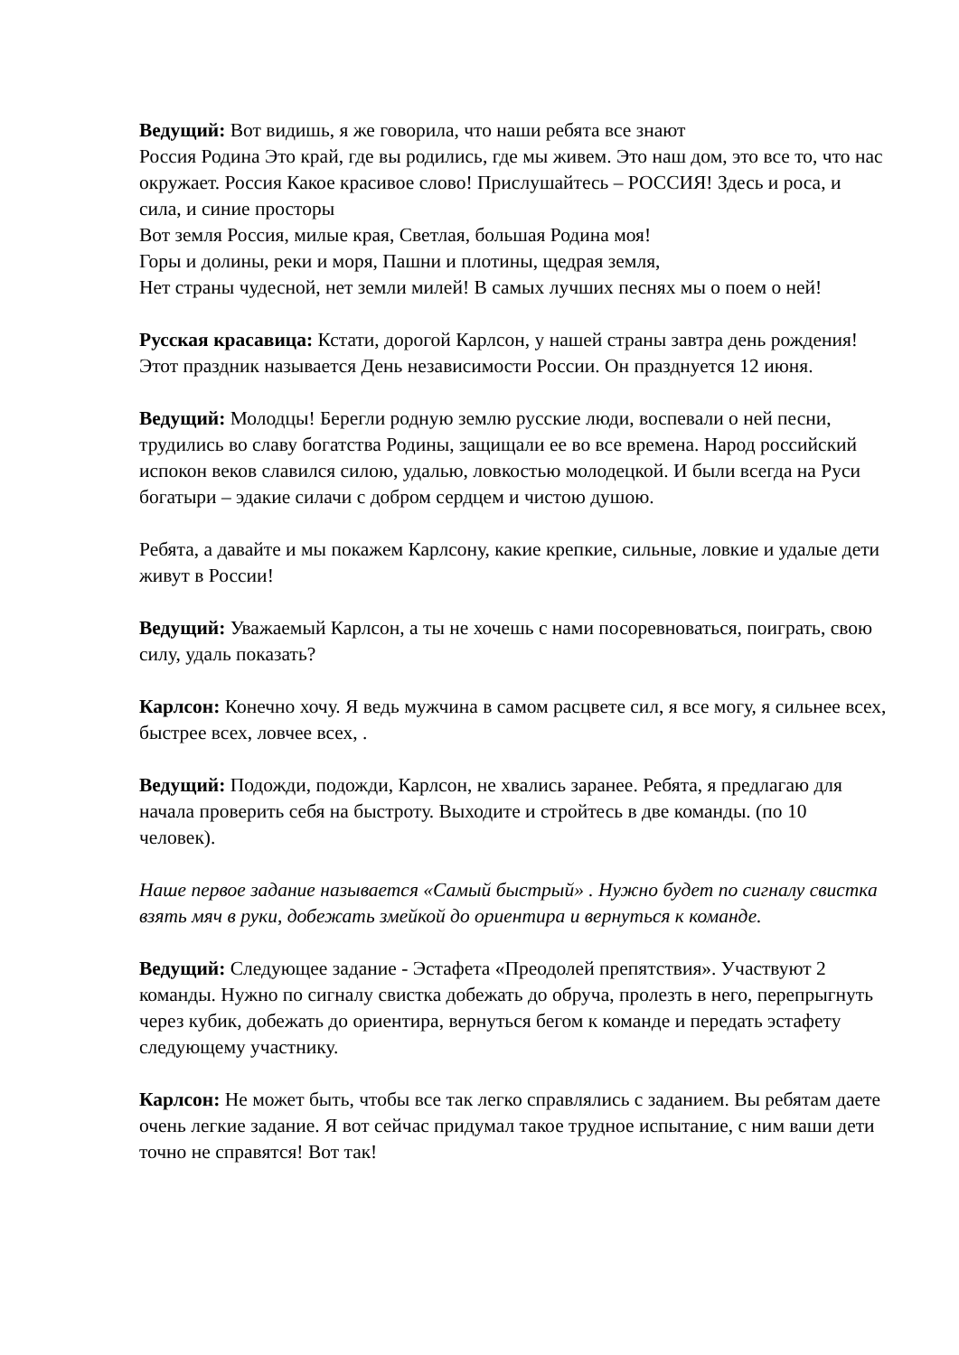Ведущий: Вот видишь, я же говорила, что наши ребята все знают
Россия Родина Это край, где вы родились, где мы живем. Это наш дом, это все то, что нас окружает. Россия Какое красивое слово! Прислушайтесь – РОССИЯ! Здесь и роса, и сила, и синие просторы
Вот земля Россия, милые края, Светлая, большая Родина моя!
Горы и долины, реки и моря, Пашни и плотины, щедрая земля,
Нет страны чудесной, нет земли милей! В самых лучших песнях мы о поем о ней!
Русская красавица: Кстати, дорогой Карлсон, у нашей страны завтра день рождения! Этот праздник называется День независимости России. Он празднуется 12 июня.
Ведущий: Молодцы! Берегли родную землю русские люди, воспевали о ней песни, трудились во славу богатства Родины, защищали ее во все времена. Народ российский испокон веков славился силою, удалью, ловкостью молодецкой. И были всегда на Руси богатыри – эдакие силачи с добром сердцем и чистою душою.
Ребята, а давайте и мы покажем Карлсону, какие крепкие, сильные, ловкие и удалые дети живут в России!
Ведущий: Уважаемый Карлсон, а ты не хочешь с нами посоревноваться, поиграть, свою силу, удаль показать?
Карлсон: Конечно хочу. Я ведь мужчина в самом расцвете сил, я все могу, я сильнее всех, быстрее всех, ловчее всех, .
Ведущий: Подожди, подожди, Карлсон, не хвались заранее. Ребята, я предлагаю для начала проверить себя на быстроту. Выходите и стройтесь в две команды. (по 10 человек).
Наше первое задание называется «Самый быстрый» . Нужно будет по сигналу свистка взять мяч в руки, добежать змейкой до ориентира и вернуться к команде.
Ведущий: Следующее задание - Эстафета «Преодолей препятствия». Участвуют 2 команды. Нужно по сигналу свистка добежать до обруча, пролезть в него, перепрыгнуть через кубик, добежать до ориентира, вернуться бегом к команде и передать эстафету следующему участнику.
Карлсон: Не может быть, чтобы все так легко справлялись с заданием. Вы ребятам даете очень легкие задание. Я вот сейчас придумал такое трудное испытание, с ним ваши дети точно не справятся! Вот так!